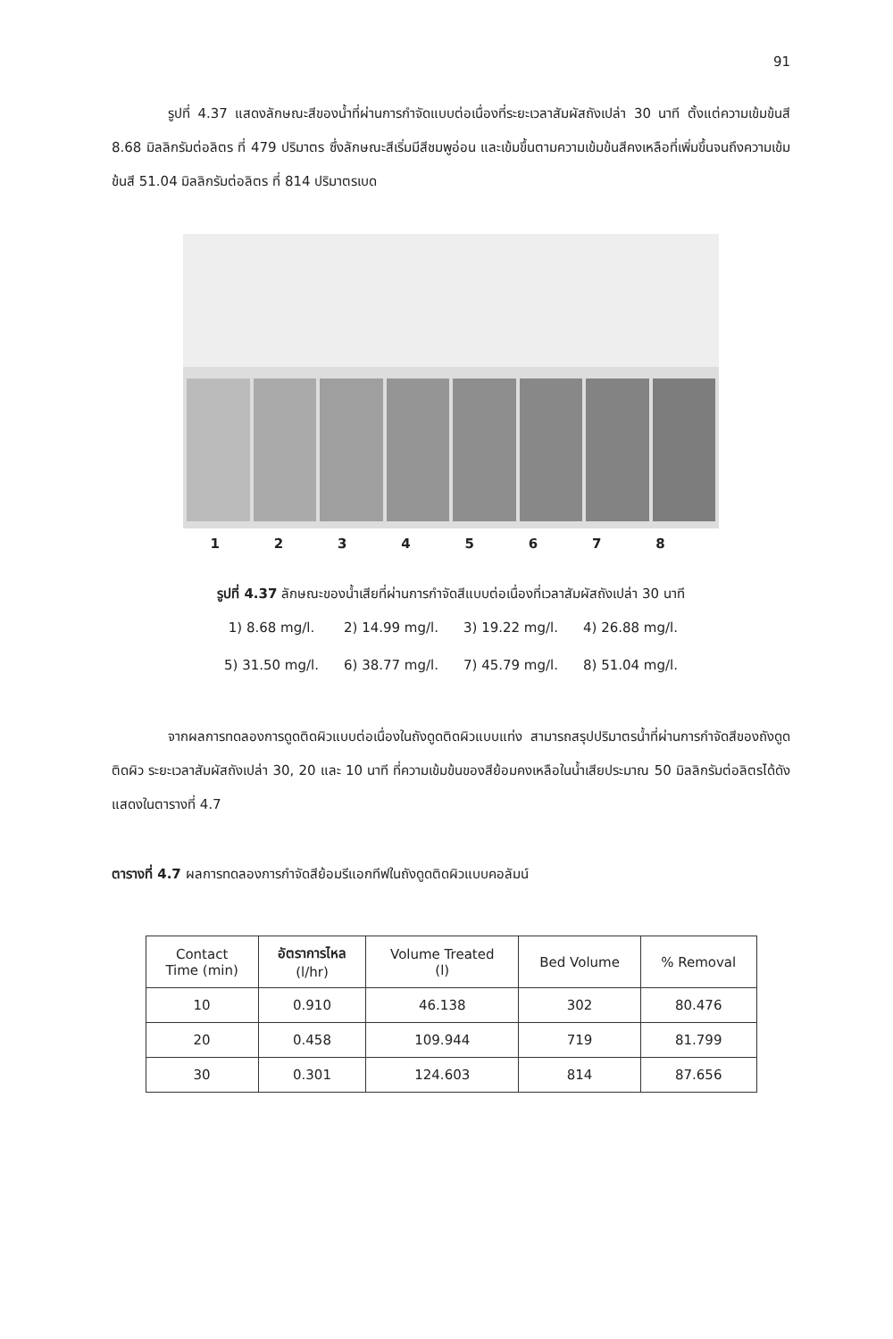91
รูปที่ 4.37 แสดงลักษณะสีของน้ำที่ผ่านการกำจัดแบบต่อเนื่องที่ระยะเวลาสัมผัสถังเปล่า 30 นาที ตั้งแต่ความเข้มข้นสี 8.68 มิลลิกรัมต่อลิตร ที่ 479 ปริมาตร ซึ่งลักษณะสีเริ่มมีสีชมพูอ่อน และเข้มขึ้นตามความเข้มข้นสีคงเหลือที่เพิ่มขึ้นจนถึงความเข้มข้นสี 51.04 มิลลิกรัมต่อลิตร ที่ 814 ปริมาตรเบด
1 2 3 4 5 6 7 8
รูปที่ 4.37 ลักษณะของน้ำเสียที่ผ่านการกำจัดสีแบบต่อเนื่องที่เวลาสัมผัสถังเปล่า 30 นาที
| 1) 8.68 mg/l. | 2) 14.99 mg/l. | 3) 19.22 mg/l. | 4) 26.88 mg/l. |
| 5) 31.50 mg/l. | 6) 38.77 mg/l. | 7) 45.79 mg/l. | 8) 51.04 mg/l. |
จากผลการทดลองการดูดติดผิวแบบต่อเนื่องในถังดูดติดผิวแบบแท่ง สามารถสรุปปริมาตรน้ำที่ผ่านการกำจัดสีของถังดูดติดผิว ระยะเวลาสัมผัสถังเปล่า 30, 20 และ 10 นาที ที่ความเข้มข้นของสีย้อมคงเหลือในน้ำเสียประมาณ 50 มิลลิกรัมต่อลิตรได้ดังแสดงในตารางที่ 4.7
ตารางที่ 4.7 ผลการทดลองการกำจัดสีย้อมรีแอกทีฟในถังดูดติดผิวแบบคอลัมน์
| Contact Time (min) | อัตราการไหล (l/hr) | Volume Treated (l) | Bed Volume | % Removal |
| --- | --- | --- | --- | --- |
| 10 | 0.910 | 46.138 | 302 | 80.476 |
| 20 | 0.458 | 109.944 | 719 | 81.799 |
| 30 | 0.301 | 124.603 | 814 | 87.656 |